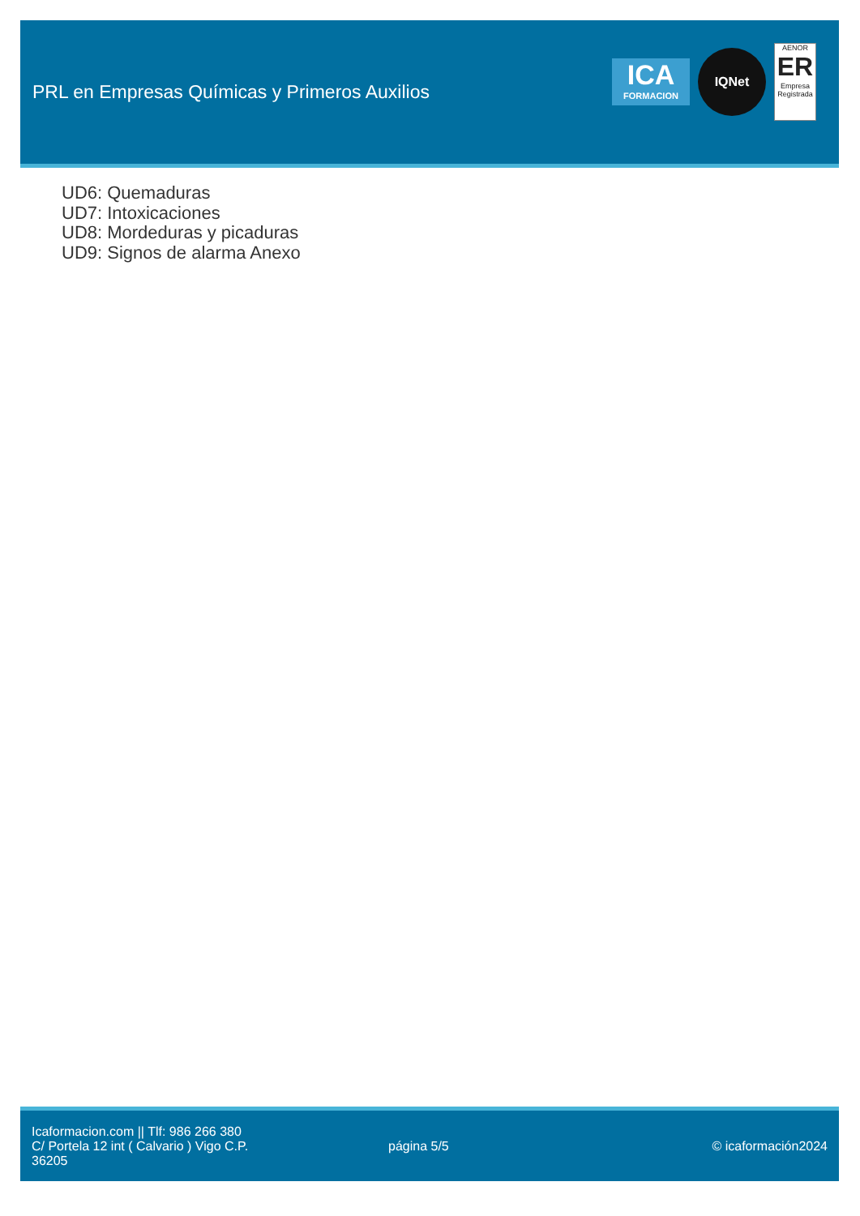PRL en Empresas Químicas y Primeros Auxilios
ICA
FORMACION
IQNet
AENOR
ER
Empresa Registrada
UD6: Quemaduras
UD7: Intoxicaciones
UD8: Mordeduras y picaduras
UD9: Signos de alarma Anexo
Icaformacion.com || Tlf: 986 266 380
C/ Portela 12 int ( Calvario ) Vigo C.P.
36205
página 5/5 © icaformación2024